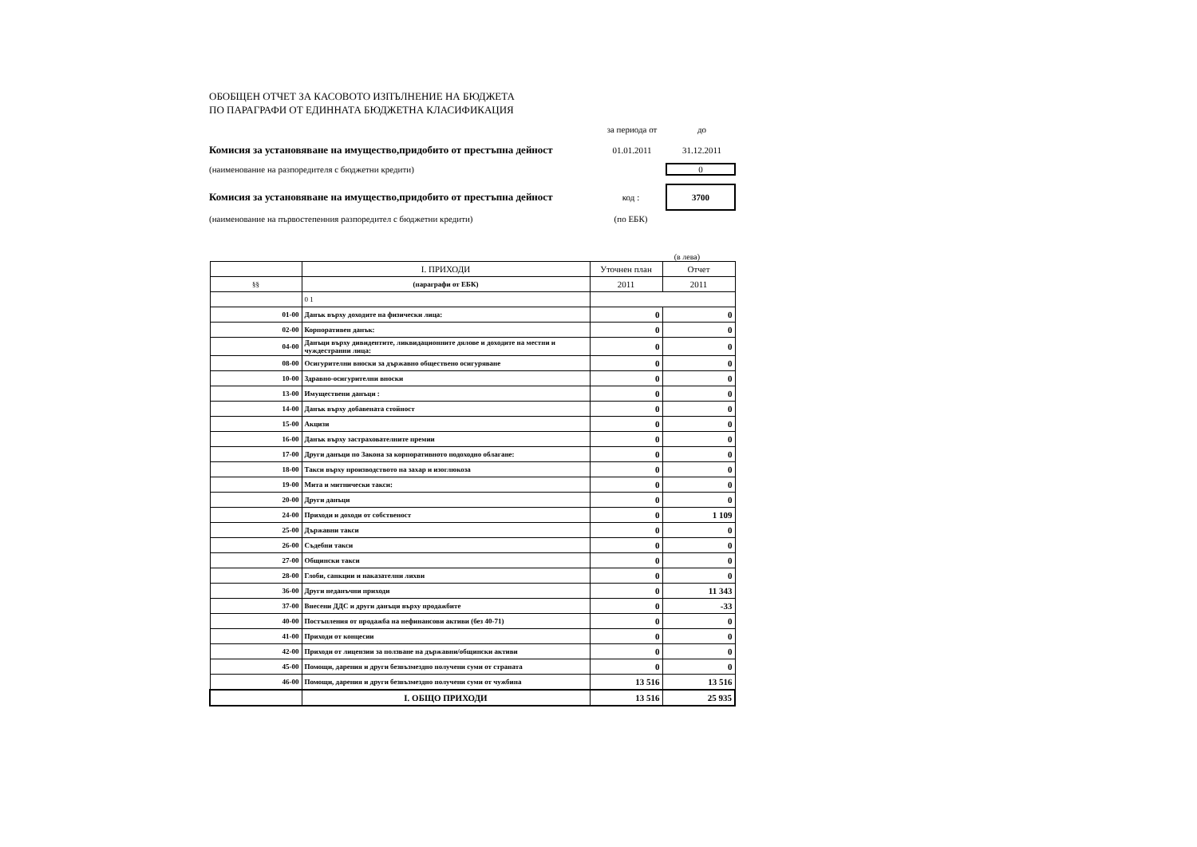ОБОБЩЕН ОТЧЕТ ЗА КАСОВОТО ИЗПЪЛНЕНИЕ НА БЮДЖЕТА
ПО ПАРАГРАФИ ОТ ЕДИННАТА БЮДЖЕТНА КЛАСИФИКАЦИЯ
за периода от до
Комисия за установяване на имущество,придобито от престъпна дейност 01.01.2011 31.12.2011
(наименование на разпоредителя с бюджетни кредити) 0
Комисия за установяване на имущество,придобито от престъпна дейност код : 3700
(наименование на първостепенния разпоредител с бюджетни кредити) (по ЕБК)
(в лева)
| | I. ПРИХОДИ | Уточнен план | Отчет |
| §§ | (параграфи от ЕБК) | 2011 | 2011 |
| | 0 1 | | |
| 01-00 | Данък върху доходите на физически лица: | 0 | 0 |
| 02-00 | Корпоративен данък: | 0 | 0 |
| 04-00 | Данъци върху дивидентите, ликвидационните дялове и доходите на местни и чуждестранни лица: | 0 | 0 |
| 08-00 | Осигурителни вноски за държавно обществено осигуряване | 0 | 0 |
| 10-00 | Здравно-осигурителни вноски | 0 | 0 |
| 13-00 | Имуществени данъци : | 0 | 0 |
| 14-00 | Данък върху добавената стойност | 0 | 0 |
| 15-00 | Акцизи | 0 | 0 |
| 16-00 | Данък върху застрахователните премии | 0 | 0 |
| 17-00 | Други данъци по Закона за корпоративното подоходно облагане: | 0 | 0 |
| 18-00 | Такси върху производството на захар и изоглюкоза | 0 | 0 |
| 19-00 | Мита и митнически такси: | 0 | 0 |
| 20-00 | Други данъци | 0 | 0 |
| 24-00 | Приходи и доходи от собственост | 0 | 1 109 |
| 25-00 | Държавни такси | 0 | 0 |
| 26-00 | Съдебни такси | 0 | 0 |
| 27-00 | Общински такси | 0 | 0 |
| 28-00 | Глоби, санкции и наказателни лихви | 0 | 0 |
| 36-00 | Други неданъчни приходи | 0 | 11 343 |
| 37-00 | Внесени ДДС и други данъци върху продажбите | 0 | -33 |
| 40-00 | Постъпления от продажба на нефинансови активи (без 40-71) | 0 | 0 |
| 41-00 | Приходи от концесии | 0 | 0 |
| 42-00 | Приходи от лицензии за ползване на държавни/общински активи | 0 | 0 |
| 45-00 | Помощи, дарения и други безвъзмездно получени суми от страната | 0 | 0 |
| 46-00 | Помощи, дарения и други безвъзмездно получени суми от чужбина | 13 516 | 13 516 |
| | I. ОБЩО ПРИХОДИ | 13 516 | 25 935 |